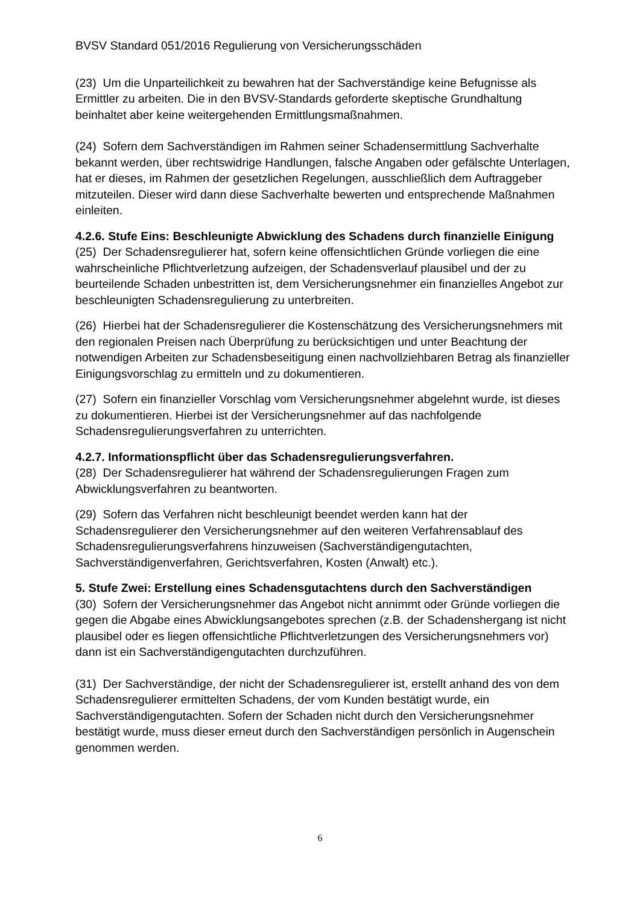BVSV Standard 051/2016 Regulierung von Versicherungsschäden
(23) Um die Unparteilichkeit zu bewahren hat der Sachverständige keine Befugnisse als Ermittler zu arbeiten. Die in den BVSV-Standards geforderte skeptische Grundhaltung beinhaltet aber keine weitergehenden Ermittlungsmaßnahmen.
(24) Sofern dem Sachverständigen im Rahmen seiner Schadensermittlung Sachverhalte bekannt werden, über rechtswidrige Handlungen, falsche Angaben oder gefälschte Unterlagen, hat er dieses, im Rahmen der gesetzlichen Regelungen, ausschließlich dem Auftraggeber mitzuteilen. Dieser wird dann diese Sachverhalte bewerten und entsprechende Maßnahmen einleiten.
4.2.6. Stufe Eins: Beschleunigte Abwicklung des Schadens durch finanzielle Einigung
(25) Der Schadensregulierer hat, sofern keine offensichtlichen Gründe vorliegen die eine wahrscheinliche Pflichtverletzung aufzeigen, der Schadensverlauf plausibel und der zu beurteilende Schaden unbestritten ist, dem Versicherungsnehmer ein finanzielles Angebot zur beschleunigten Schadensregulierung zu unterbreiten.
(26) Hierbei hat der Schadensregulierer die Kostenschätzung des Versicherungsnehmers mit den regionalen Preisen nach Überprüfung zu berücksichtigen und unter Beachtung der notwendigen Arbeiten zur Schadensbeseitigung einen nachvollziehbaren Betrag als finanzieller Einigungsvorschlag zu ermitteln und zu dokumentieren.
(27) Sofern ein finanzieller Vorschlag vom Versicherungsnehmer abgelehnt wurde, ist dieses zu dokumentieren. Hierbei ist der Versicherungsnehmer auf das nachfolgende Schadensregulierungsverfahren zu unterrichten.
4.2.7. Informationspflicht über das Schadensregulierungsverfahren.
(28) Der Schadensregulierer hat während der Schadensregulierungen Fragen zum Abwicklungsverfahren zu beantworten.
(29) Sofern das Verfahren nicht beschleunigt beendet werden kann hat der Schadensregulierer den Versicherungsnehmer auf den weiteren Verfahrensablauf des Schadensregulierungsverfahrens hinzuweisen (Sachverständigengutachten, Sachverständigenverfahren, Gerichtsverfahren, Kosten (Anwalt) etc.).
5. Stufe Zwei: Erstellung eines Schadensgutachtens durch den Sachverständigen
(30) Sofern der Versicherungsnehmer das Angebot nicht annimmt oder Gründe vorliegen die gegen die Abgabe eines Abwicklungsangebotes sprechen (z.B. der Schadenshergang ist nicht plausibel oder es liegen offensichtliche Pflichtverletzungen des Versicherungsnehmers vor) dann ist ein Sachverständigengutachten durchzuführen.
(31) Der Sachverständige, der nicht der Schadensregulierer ist, erstellt anhand des von dem Schadensregulierer ermittelten Schadens, der vom Kunden bestätigt wurde, ein Sachverständigengutachten. Sofern der Schaden nicht durch den Versicherungsnehmer bestätigt wurde, muss dieser erneut durch den Sachverständigen persönlich in Augenschein genommen werden.
6